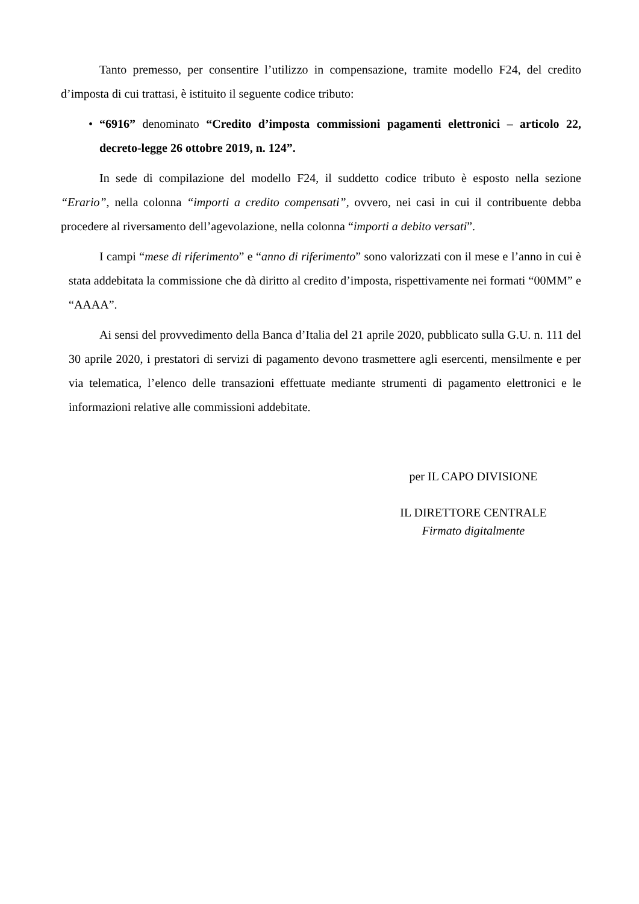Tanto premesso, per consentire l’utilizzo in compensazione, tramite modello F24, del credito d’imposta di cui trattasi, è istituito il seguente codice tributo:
• “6916” denominato “Credito d’imposta commissioni pagamenti elettronici – articolo 22, decreto-legge 26 ottobre 2019, n. 124”.
In sede di compilazione del modello F24, il suddetto codice tributo è esposto nella sezione “Erario”, nella colonna “importi a credito compensati”, ovvero, nei casi in cui il contribuente debba procedere al riversamento dell’agevolazione, nella colonna “importi a debito versati”.
I campi “mese di riferimento” e “anno di riferimento” sono valorizzati con il mese e l’anno in cui è stata addebitata la commissione che dà diritto al credito d’imposta, rispettivamente nei formati “00MM” e “AAAA”.
Ai sensi del provvedimento della Banca d’Italia del 21 aprile 2020, pubblicato sulla G.U. n. 111 del 30 aprile 2020, i prestatori di servizi di pagamento devono trasmettere agli esercenti, mensilmente e per via telematica, l’elenco delle transazioni effettuate mediante strumenti di pagamento elettronici e le informazioni relative alle commissioni addebitate.
per IL CAPO DIVISIONE
IL DIRETTORE CENTRALE
Firmato digitalmente